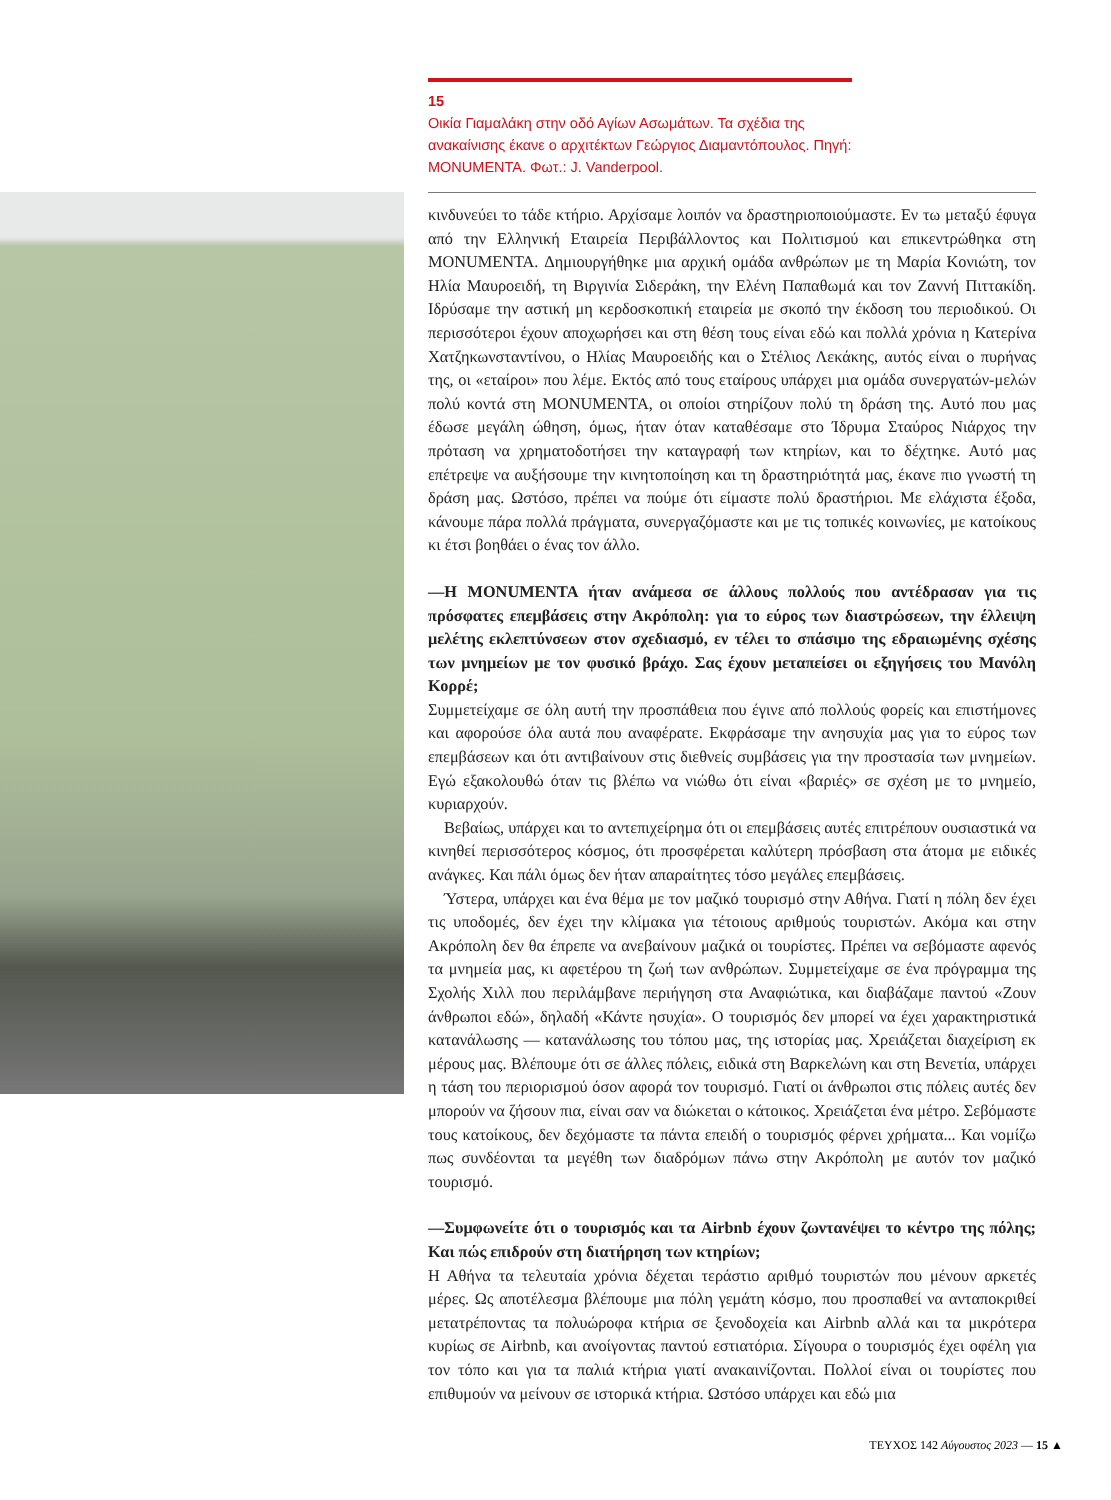15
Οικία Γιαμαλάκη στην οδό Αγίων Ασωμάτων. Τα σχέδια της ανακαίνισης έκανε ο αρχιτέκτων Γεώργιος Διαμαντόπουλος. Πηγή: MONUMENTA. Φωτ.: J. Vanderpool.
κινδυνεύει το τάδε κτήριο. Αρχίσαμε λοιπόν να δραστηριοποιούμαστε. Εν τω μεταξύ έφυγα από την Ελληνική Εταιρεία Περιβάλλοντος και Πολιτισμού και επικεντρώθηκα στη MONUMENTA. Δημιουργήθηκε μια αρχική ομάδα ανθρώπων με τη Μαρία Κονιώτη, τον Ηλία Μαυροειδή, τη Βιργινία Σιδεράκη, την Ελένη Παπαθωμά και τον Ζαννή Πιττακίδη. Ιδρύσαμε την αστική μη κερδοσκοπική εταιρεία με σκοπό την έκδοση του περιοδικού. Οι περισσότεροι έχουν αποχωρήσει και στη θέση τους είναι εδώ και πολλά χρόνια η Κατερίνα Χατζηκωνσταντίνου, ο Ηλίας Μαυροειδής και ο Στέλιος Λεκάκης, αυτός είναι ο πυρήνας της, οι «εταίροι» που λέμε. Εκτός από τους εταίρους υπάρχει μια ομάδα συνεργατών-μελών πολύ κοντά στη MONUMENTA, οι οποίοι στηρίζουν πολύ τη δράση της. Αυτό που μας έδωσε μεγάλη ώθηση, όμως, ήταν όταν καταθέσαμε στο Ίδρυμα Σταύρος Νιάρχος την πρόταση να χρηματοδοτήσει την καταγραφή των κτηρίων, και το δέχτηκε. Αυτό μας επέτρεψε να αυξήσουμε την κινητοποίηση και τη δραστηριότητά μας, έκανε πιο γνωστή τη δράση μας. Ωστόσο, πρέπει να πούμε ότι είμαστε πολύ δραστήριοι. Με ελάχιστα έξοδα, κάνουμε πάρα πολλά πράγματα, συνεργαζόμαστε και με τις τοπικές κοινωνίες, με κατοίκους κι έτσι βοηθάει ο ένας τον άλλο.
—Η MONUMENTA ήταν ανάμεσα σε άλλους πολλούς που αντέδρασαν για τις πρόσφατες επεμβάσεις στην Ακρόπολη: για το εύρος των διαστρώσεων, την έλλειψη μελέτης εκλεπτύνσεων στον σχεδιασμό, εν τέλει το σπάσιμο της εδραιωμένης σχέσης των μνημείων με τον φυσικό βράχο. Σας έχουν μεταπείσει οι εξηγήσεις του Μανόλη Κορρέ;
Συμμετείχαμε σε όλη αυτή την προσπάθεια που έγινε από πολλούς φορείς και επιστήμονες και αφορούσε όλα αυτά που αναφέρατε. Εκφράσαμε την ανησυχία μας για το εύρος των επεμβάσεων και ότι αντιβαίνουν στις διεθνείς συμβάσεις για την προστασία των μνημείων. Εγώ εξακολουθώ όταν τις βλέπω να νιώθω ότι είναι «βαριές» σε σχέση με το μνημείο, κυριαρχούν.
Βεβαίως, υπάρχει και το αντεπιχείρημα ότι οι επεμβάσεις αυτές επιτρέπουν ουσιαστικά να κινηθεί περισσότερος κόσμος, ότι προσφέρεται καλύτερη πρόσβαση στα άτομα με ειδικές ανάγκες. Και πάλι όμως δεν ήταν απαραίτητες τόσο μεγάλες επεμβάσεις.
Ύστερα, υπάρχει και ένα θέμα με τον μαζικό τουρισμό στην Αθήνα. Γιατί η πόλη δεν έχει τις υποδομές, δεν έχει την κλίμακα για τέτοιους αριθμούς τουριστών. Ακόμα και στην Ακρόπολη δεν θα έπρεπε να ανεβαίνουν μαζικά οι τουρίστες. Πρέπει να σεβόμαστε αφενός τα μνημεία μας, κι αφετέρου τη ζωή των ανθρώπων. Συμμετείχαμε σε ένα πρόγραμμα της Σχολής Χιλλ που περιλάμβανε περιήγηση στα Αναφιώτικα, και διαβάζαμε παντού «Ζουν άνθρωποι εδώ», δηλαδή «Κάντε ησυχία». Ο τουρισμός δεν μπορεί να έχει χαρακτηριστικά κατανάλωσης — κατανάλωσης του τόπου μας, της ιστορίας μας. Χρειάζεται διαχείριση εκ μέρους μας. Βλέπουμε ότι σε άλλες πόλεις, ειδικά στη Βαρκελώνη και στη Βενετία, υπάρχει η τάση του περιορισμού όσον αφορά τον τουρισμό. Γιατί οι άνθρωποι στις πόλεις αυτές δεν μπορούν να ζήσουν πια, είναι σαν να διώκεται ο κάτοικος. Χρειάζεται ένα μέτρο. Σεβόμαστε τους κατοίκους, δεν δεχόμαστε τα πάντα επειδή ο τουρισμός φέρνει χρήματα... Και νομίζω πως συνδέονται τα μεγέθη των διαδρόμων πάνω στην Ακρόπολη με αυτόν τον μαζικό τουρισμό.
—Συμφωνείτε ότι ο τουρισμός και τα Airbnb έχουν ζωντανέψει το κέντρο της πόλης; Και πώς επιδρούν στη διατήρηση των κτηρίων;
Η Αθήνα τα τελευταία χρόνια δέχεται τεράστιο αριθμό τουριστών που μένουν αρκετές μέρες. Ως αποτέλεσμα βλέπουμε μια πόλη γεμάτη κόσμο, που προσπαθεί να ανταποκριθεί μετατρέποντας τα πολυώροφα κτήρια σε ξενοδοχεία και Airbnb αλλά και τα μικρότερα κυρίως σε Airbnb, και ανοίγοντας παντού εστιατόρια. Σίγουρα ο τουρισμός έχει οφέλη για τον τόπο και για τα παλιά κτήρια γιατί ανακαινίζονται. Πολλοί είναι οι τουρίστες που επιθυμούν να μείνουν σε ιστορικά κτήρια. Ωστόσο υπάρχει και εδώ μια
ΤΕΥΧΟΣ 142 Αύγουστος 2023 — 15 ▲